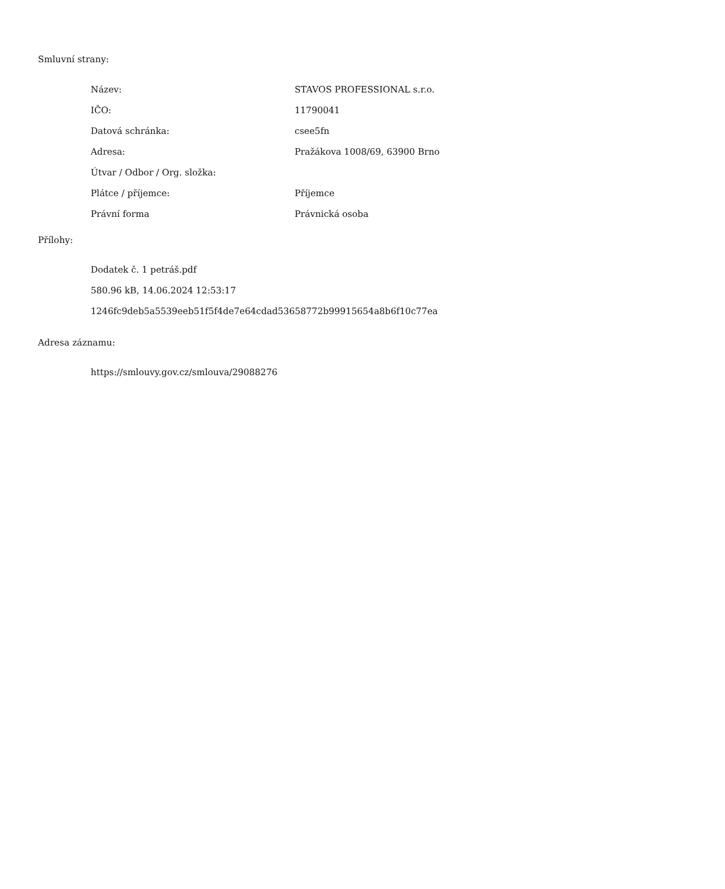Smluvní strany:
| Název: | STAVOS PROFESSIONAL s.r.o. |
| IČO: | 11790041 |
| Datová schránka: | csee5fn |
| Adresa: | Pražákova 1008/69, 63900 Brno |
| Útvar / Odbor / Org. složka: | |
| Plátce / příjemce: | Příjemce |
| Právní forma | Právnická osoba |
Přílohy:
Dodatek č. 1 petráš.pdf
580.96 kB, 14.06.2024 12:53:17
1246fc9deb5a5539eeb51f5f4de7e64cdad53658772b99915654a8b6f10c77ea
Adresa záznamu:
https://smlouvy.gov.cz/smlouva/29088276